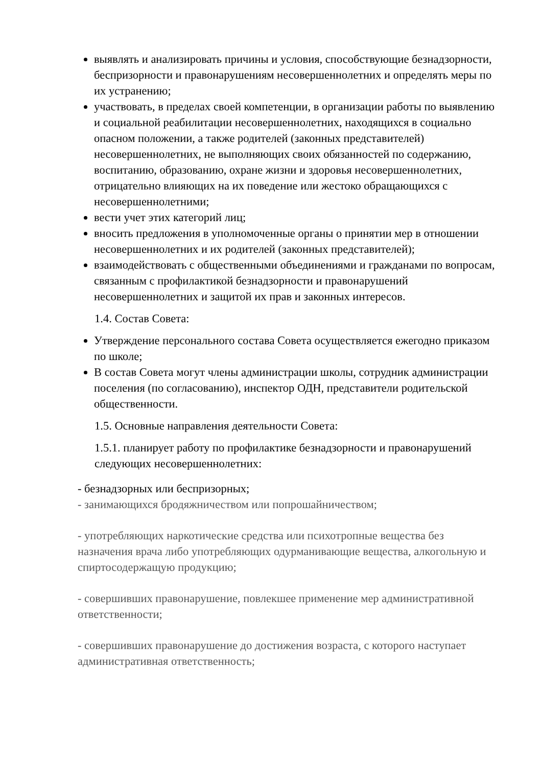выявлять и анализировать причины и условия, способствующие безнадзорности, беспризорности и правонарушениям несовершеннолетних и определять меры по их устранению;
участвовать, в пределах своей компетенции, в организации работы по выявлению и социальной реабилитации несовершеннолетних, находящихся в социально опасном положении, а также родителей (законных представителей) несовершеннолетних, не выполняющих своих обязанностей по содержанию, воспитанию, образованию, охране жизни и здоровья несовершеннолетних, отрицательно влияющих на их поведение или жестоко обращающихся с несовершеннолетними;
вести учет этих категорий лиц;
вносить предложения в уполномоченные органы о принятии мер в отношении несовершеннолетних и их родителей (законных представителей);
взаимодействовать с общественными объединениями и гражданами по вопросам, связанным с профилактикой безнадзорности и правонарушений несовершеннолетних и защитой их прав и законных интересов.
1.4. Состав Совета:
Утверждение персонального состава Совета осуществляется ежегодно приказом по школе;
В состав Совета могут члены администрации школы, сотрудник администрации поселения (по согласованию), инспектор ОДН, представители родительской общественности.
1.5. Основные направления деятельности Совета:
1.5.1. планирует работу по профилактике безнадзорности и правонарушений следующих несовершеннолетних:
- безнадзорных или беспризорных;
- занимающихся бродяжничеством или попрошайничеством;
- употребляющих наркотические средства или психотропные вещества без назначения врача либо употребляющих одурманивающие вещества, алкогольную и спиртосодержащую продукцию;
- совершивших правонарушение, повлекшее применение мер административной ответственности;
- совершивших правонарушение до достижения возраста, с которого наступает административная ответственность;